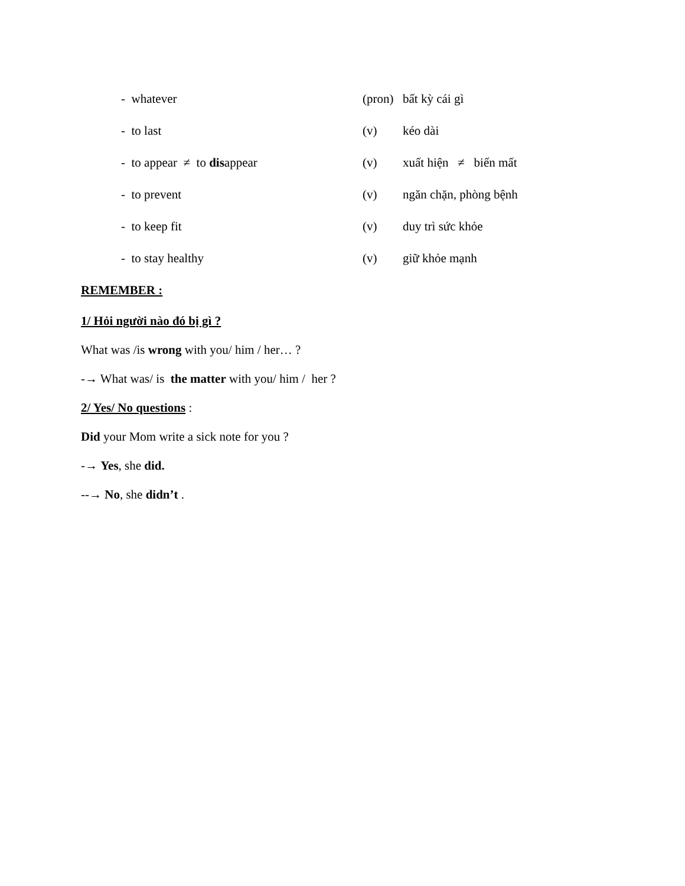- whatever (pron) bất kỳ cái gì
- to last (v) kéo dài
- to appear ≠ to disappear (v) xuất hiện ≠ biến mất
- to prevent (v) ngăn chặn, phòng bệnh
- to keep fit (v) duy trì sức khỏe
- to stay healthy (v) giữ khỏe mạnh
REMEMBER :
1/ Hỏi người nào đó bị gì ?
What was /is wrong with you/ him / her… ?
-→ What was/ is the matter with you/ him / her ?
2/ Yes/ No questions :
Did your Mom write a sick note for you ?
-→ Yes, she did.
--→ No, she didn’t .